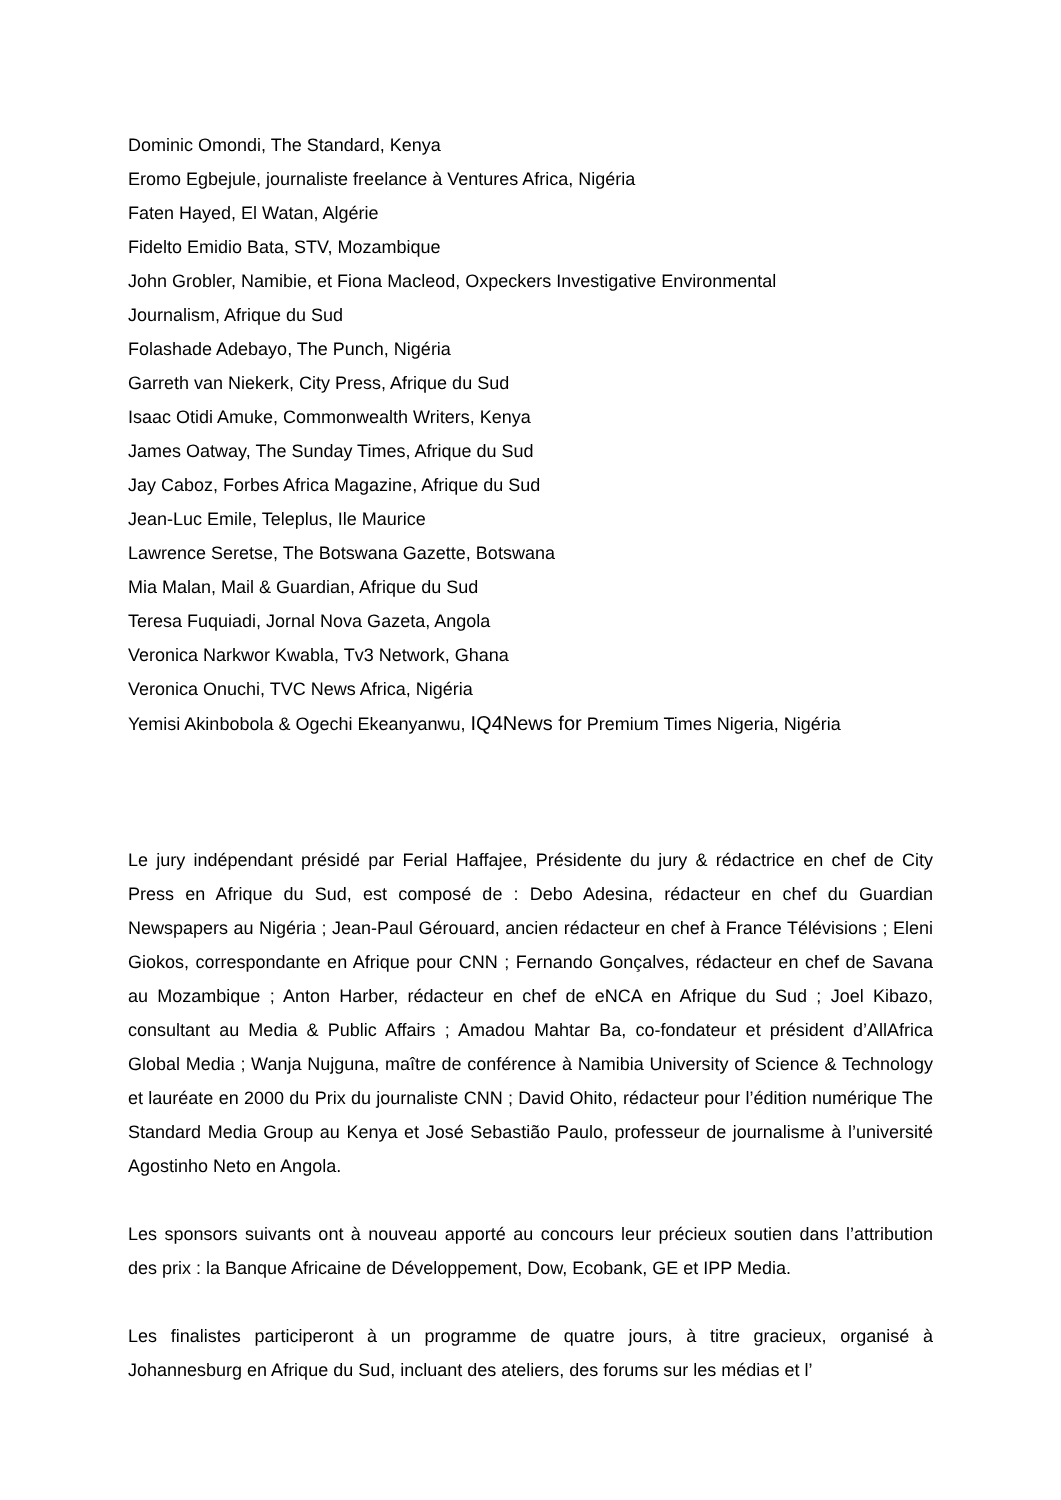Dominic Omondi, The Standard, Kenya
Eromo Egbejule, journaliste freelance à Ventures Africa, Nigéria
Faten Hayed, El Watan, Algérie
Fidelto Emidio Bata, STV, Mozambique
John Grobler, Namibie, et Fiona Macleod, Oxpeckers Investigative Environmental
Journalism, Afrique du Sud
Folashade Adebayo, The Punch, Nigéria
Garreth van Niekerk, City Press, Afrique du Sud
Isaac Otidi Amuke, Commonwealth Writers, Kenya
James Oatway, The Sunday Times, Afrique du Sud
Jay Caboz, Forbes Africa Magazine, Afrique du Sud
Jean-Luc Emile, Teleplus, Ile Maurice
Lawrence Seretse, The Botswana Gazette, Botswana
Mia Malan, Mail & Guardian, Afrique du Sud
Teresa Fuquiadi, Jornal Nova Gazeta, Angola
Veronica Narkwor Kwabla, Tv3 Network, Ghana
Veronica Onuchi, TVC News Africa, Nigéria
Yemisi Akinbobola & Ogechi Ekeanyanwu, IQ4News for Premium Times Nigeria, Nigéria
Le jury indépendant présidé par Ferial Haffajee, Présidente du jury & rédactrice en chef de City Press en Afrique du Sud, est composé de : Debo Adesina, rédacteur en chef du Guardian Newspapers au Nigéria ; Jean-Paul Gérouard, ancien rédacteur en chef à France Télévisions ; Eleni Giokos, correspondante en Afrique pour CNN ; Fernando Gonçalves, rédacteur en chef de Savana au Mozambique ; Anton Harber, rédacteur en chef de eNCA en Afrique du Sud ; Joel Kibazo, consultant au Media & Public Affairs ; Amadou Mahtar Ba, co-fondateur et président d’AllAfrica Global Media ; Wanja Nujguna, maître de conférence à Namibia University of Science & Technology et lauréate en 2000 du Prix du journaliste CNN ; David Ohito, rédacteur pour l’édition numérique The Standard Media Group au Kenya et José Sebastião Paulo, professeur de journalisme à l’université Agostinho Neto en Angola.
Les sponsors suivants ont à nouveau apporté au concours leur précieux soutien dans l’attribution des prix : la Banque Africaine de Développement, Dow, Ecobank, GE et IPP Media.
Les finalistes participeront à un programme de quatre jours, à titre gracieux, organisé à Johannesburg en Afrique du Sud, incluant des ateliers, des forums sur les médias et l’